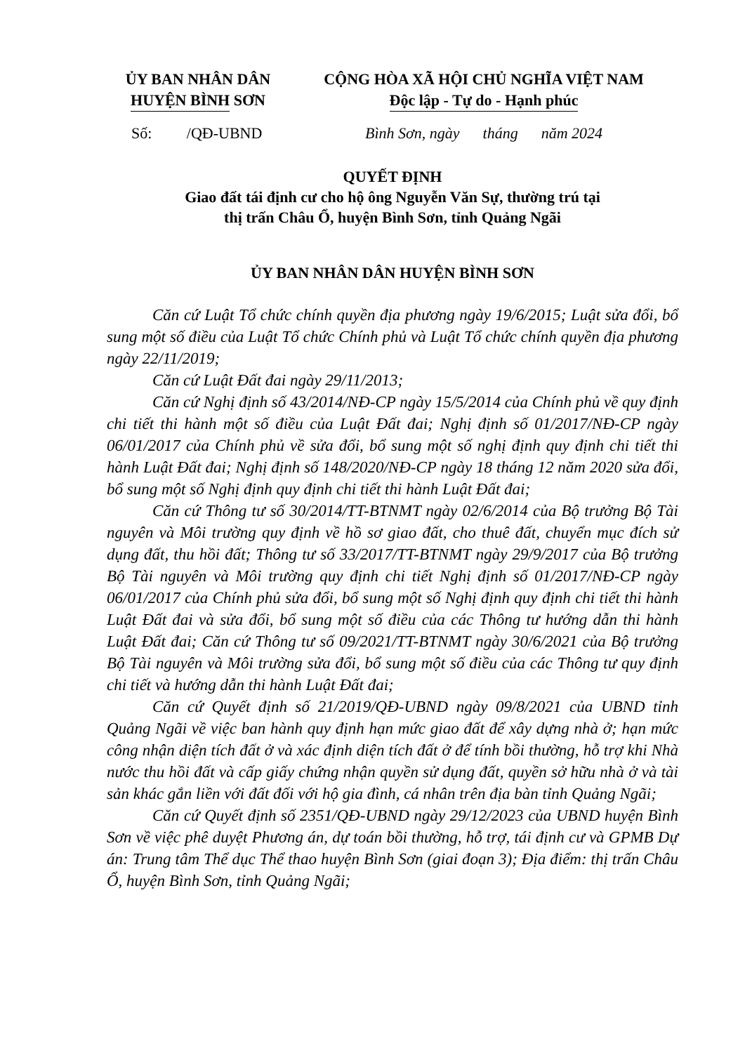ỦY BAN NHÂN DÂN
HUYỆN BÌNH SƠN
CỘNG HÒA XÃ HỘI CHỦ NGHĨA VIỆT NAM
Độc lập - Tự do - Hạnh phúc
Số: /QĐ-UBND
Bình Sơn, ngày tháng năm 2024
QUYẾT ĐỊNH
Giao đất tái định cư cho hộ ông Nguyễn Văn Sự, thường trú tại
thị trấn Châu Ổ, huyện Bình Sơn, tỉnh Quảng Ngãi
ỦY BAN NHÂN DÂN HUYỆN BÌNH SƠN
Căn cứ Luật Tổ chức chính quyền địa phương ngày 19/6/2015; Luật sửa đổi, bổ sung một số điều của Luật Tổ chức Chính phủ và Luật Tổ chức chính quyền địa phương ngày 22/11/2019;
Căn cứ Luật Đất đai ngày 29/11/2013;
Căn cứ Nghị định số 43/2014/NĐ-CP ngày 15/5/2014 của Chính phủ về quy định chi tiết thi hành một số điều của Luật Đất đai; Nghị định số 01/2017/NĐ-CP ngày 06/01/2017 của Chính phủ về sửa đổi, bổ sung một số nghị định quy định chi tiết thi hành Luật Đất đai; Nghị định số 148/2020/NĐ-CP ngày 18 tháng 12 năm 2020 sửa đổi, bổ sung một số Nghị định quy định chi tiết thi hành Luật Đất đai;
Căn cứ Thông tư số 30/2014/TT-BTNMT ngày 02/6/2014 của Bộ trưởng Bộ Tài nguyên và Môi trường quy định về hồ sơ giao đất, cho thuê đất, chuyển mục đích sử dụng đất, thu hồi đất; Thông tư số 33/2017/TT-BTNMT ngày 29/9/2017 của Bộ trưởng Bộ Tài nguyên và Môi trường quy định chi tiết Nghị định số 01/2017/NĐ-CP ngày 06/01/2017 của Chính phủ sửa đổi, bổ sung một số Nghị định quy định chi tiết thi hành Luật Đất đai và sửa đổi, bổ sung một số điều của các Thông tư hướng dẫn thi hành Luật Đất đai; Căn cứ Thông tư số 09/2021/TT-BTNMT ngày 30/6/2021 của Bộ trưởng Bộ Tài nguyên và Môi trường sửa đổi, bổ sung một số điều của các Thông tư quy định chi tiết và hướng dẫn thi hành Luật Đất đai;
Căn cứ Quyết định số 21/2019/QĐ-UBND ngày 09/8/2021 của UBND tỉnh Quảng Ngãi về việc ban hành quy định hạn mức giao đất để xây dựng nhà ở; hạn mức công nhận diện tích đất ở và xác định diện tích đất ở để tính bồi thường, hỗ trợ khi Nhà nước thu hồi đất và cấp giấy chứng nhận quyền sử dụng đất, quyền sở hữu nhà ở và tài sản khác gắn liền với đất đối với hộ gia đình, cá nhân trên địa bàn tỉnh Quảng Ngãi;
Căn cứ Quyết định số 2351/QĐ-UBND ngày 29/12/2023 của UBND huyện Bình Sơn về việc phê duyệt Phương án, dự toán bồi thường, hỗ trợ, tái định cư và GPMB Dự án: Trung tâm Thể dục Thể thao huyện Bình Sơn (giai đoạn 3); Địa điểm: thị trấn Châu Ổ, huyện Bình Sơn, tỉnh Quảng Ngãi;